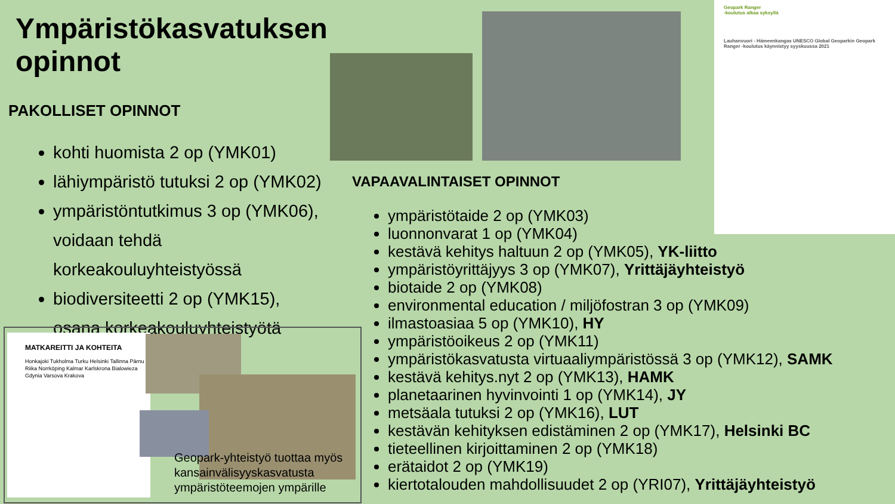Ympäristökasvatuksen opinnot
PAKOLLISET OPINNOT
kohti huomista 2 op (YMK01)
lähiympäristö tutuksi 2 op (YMK02)
ympäristöntutkimus 3 op (YMK06), voidaan tehdä korkeakouluyhteistyössä
biodiversiteetti 2 op (YMK15), osana korkeakouluyhteistyötä
Geopark Ranger
-koulutus alkaa syksyllä
Lauhanvuori - Hämeenkangas UNESCO Global Geoparkin Geopark Ranger -koulutus käynnistyy syyskuussa 2021
VAPAAVALINTAISET OPINNOT
ympäristötaide 2 op (YMK03)
luonnonvarat 1 op (YMK04)
kestävä kehitys haltuun 2 op (YMK05), YK-liitto
ympäristöyrittäjyys 3 op (YMK07), Yrittäjäyhteistyö
biotaide 2 op (YMK08)
environmental education / miljöfostran 3 op (YMK09)
ilmastoasiaa 5 op (YMK10), HY
ympäristöoikeus 2 op (YMK11)
ympäristökasvatusta virtuaaliympäristössä 3 op (YMK12), SAMK
kestävä kehitys.nyt 2 op (YMK13), HAMK
planetaarinen hyvinvointi 1 op (YMK14), JY
metsäala tutuksi 2 op (YMK16), LUT
kestävän kehityksen edistäminen 2 op (YMK17), Helsinki BC
tieteellinen kirjoittaminen 2 op (YMK18)
erätaidot 2 op (YMK19)
kiertotalouden mahdollisuudet 2 op (YRI07), Yrittäjäyhteistyö
MATKAREITTI JA KOHTEITA
Honkajoki Tukholma Turku Helsinki Tallinna Pärnu Riika Norrköping Kalmar Karlskrona Bialowieza Gdynia Varsova Krakova
Geopark-yhteistyö tuottaa myös kansainvälisyyskasvatusta ympäristöteemojen ympärille